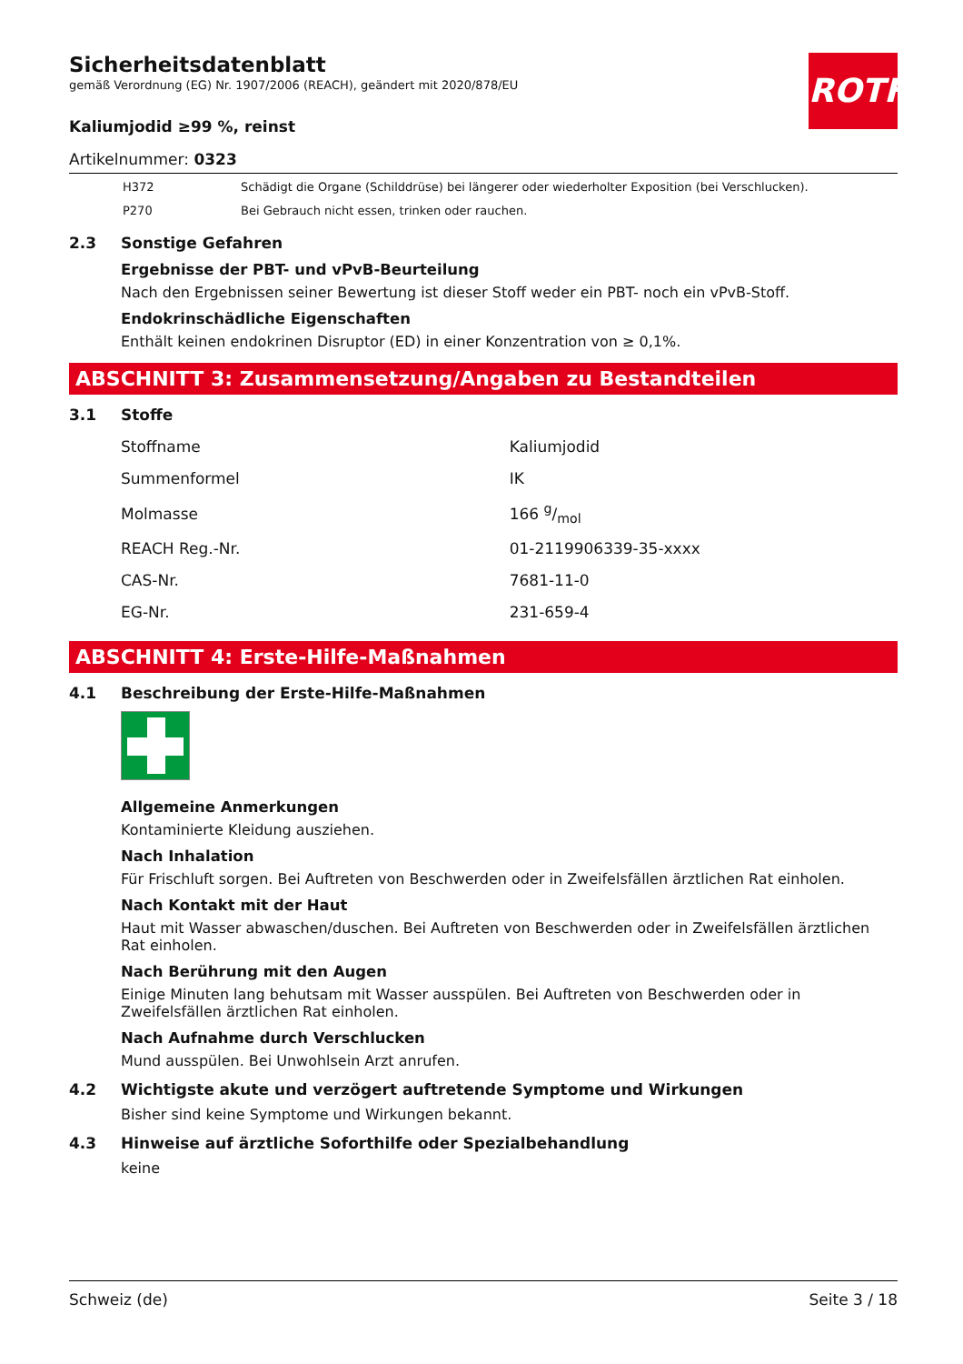ROTH
Sicherheitsdatenblatt
gemäß Verordnung (EG) Nr. 1907/2006 (REACH), geändert mit 2020/878/EU
Kaliumjodid ≥99 %, reinst
Artikelnummer: 0323
| H372 | Schädigt die Organe (Schilddrüse) bei längerer oder wiederholter Exposition (bei Verschlucken). |
| P270 | Bei Gebrauch nicht essen, trinken oder rauchen. |
2.3 Sonstige Gefahren
Ergebnisse der PBT- und vPvB-Beurteilung
Nach den Ergebnissen seiner Bewertung ist dieser Stoff weder ein PBT- noch ein vPvB-Stoff.
Endokrinschädliche Eigenschaften
Enthält keinen endokrinen Disruptor (ED) in einer Konzentration von ≥ 0,1%.
ABSCHNITT 3: Zusammensetzung/Angaben zu Bestandteilen
3.1 Stoffe
| Stoffname | Kaliumjodid |
| Summenformel | IK |
| Molmasse | 166 g/mol |
| REACH Reg.-Nr. | 01-2119906339-35-xxxx |
| CAS-Nr. | 7681-11-0 |
| EG-Nr. | 231-659-4 |
ABSCHNITT 4: Erste-Hilfe-Maßnahmen
4.1 Beschreibung der Erste-Hilfe-Maßnahmen
Allgemeine Anmerkungen
Kontaminierte Kleidung ausziehen.
Nach Inhalation
Für Frischluft sorgen. Bei Auftreten von Beschwerden oder in Zweifelsfällen ärztlichen Rat einholen.
Nach Kontakt mit der Haut
Haut mit Wasser abwaschen/duschen. Bei Auftreten von Beschwerden oder in Zweifelsfällen ärztlichen Rat einholen.
Nach Berührung mit den Augen
Einige Minuten lang behutsam mit Wasser ausspülen. Bei Auftreten von Beschwerden oder in Zweifelsfällen ärztlichen Rat einholen.
Nach Aufnahme durch Verschlucken
Mund ausspülen. Bei Unwohlsein Arzt anrufen.
4.2 Wichtigste akute und verzögert auftretende Symptome und Wirkungen
Bisher sind keine Symptome und Wirkungen bekannt.
4.3 Hinweise auf ärztliche Soforthilfe oder Spezialbehandlung
keine
Schweiz (de) Seite 3 / 18